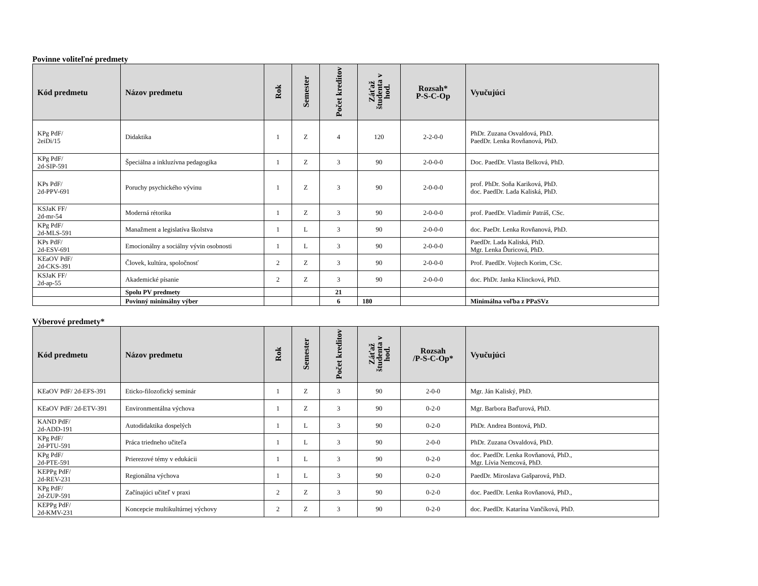Povinne voliteľné predmety
| Kód predmetu | Názov predmetu | Rok | Semester | Počet kreditov | Záťaž študenta v hod. | Rozsah* P-S-C-Op | Vyučujúci |
| --- | --- | --- | --- | --- | --- | --- | --- |
| KPg PdF/ 2eiDi/15 | Didaktika | 1 | Z | 4 | 120 | 2-2-0-0 | PhDr. Zuzana Osvaldová, PhD. PaedDr. Lenka Rovňanová, PhD. |
| KPg PdF/ 2d-SIP-591 | Špeciálna a inkluzívna pedagogika | 1 | Z | 3 | 90 | 2-0-0-0 | Doc. PaedDr. Vlasta Belková, PhD. |
| KPs PdF/ 2d-PPV-691 | Poruchy psychického vývinu | 1 | Z | 3 | 90 | 2-0-0-0 | prof. PhDr. Soňa Kariková, PhD. doc. PaedDr. Lada Kaliská, PhD. |
| KSJaK FF/ 2d-mr-54 | Moderná rétorika | 1 | Z | 3 | 90 | 2-0-0-0 | prof. PaedDr. Vladimír Patráš, CSc. |
| KPg PdF/ 2d-MLS-591 | Manažment a legislatíva školstva | 1 | L | 3 | 90 | 2-0-0-0 | doc. PaeDr. Lenka Rovňanová, PhD. |
| KPs PdF/ 2d-ESV-691 | Emocionálny a sociálny vývin osobnosti | 1 | L | 3 | 90 | 2-0-0-0 | PaedDr. Lada Kaliská, PhD. Mgr. Lenka Ďuricová, PhD. |
| KEaOV PdF/ 2d-CKS-391 | Človek, kultúra, spoločnosť | 2 | Z | 3 | 90 | 2-0-0-0 | Prof. PaedDr. Vojtech Korim, CSc. |
| KSJaK FF/ 2d-ap-55 | Akademické písanie | 2 | Z | 3 | 90 | 2-0-0-0 | doc. PhDr. Janka Klincková, PhD. |
| | Spolu PV predmety | | | 21 | | | |
| | Povinný minimálny výber | | | 6 | 180 | | Minimálna voľba z PPaSVz |
Výberové predmety*
| Kód predmetu | Názov predmetu | Rok | Semester | Počet kreditov | Záťaž študenta v hod. | Rozsah /P-S-C-Op* | Vyučujúci |
| --- | --- | --- | --- | --- | --- | --- | --- |
| KEaOV PdF/ 2d-EFS-391 | Eticko-filozofický seminár | 1 | Z | 3 | 90 | 2-0-0 | Mgr. Ján Kaliský, PhD. |
| KEaOV PdF/ 2d-ETV-391 | Environmentálna výchova | 1 | Z | 3 | 90 | 0-2-0 | Mgr. Barbora Baďurová, PhD. |
| KAND PdF/ 2d-ADD-191 | Autodidaktika dospelých | 1 | L | 3 | 90 | 0-2-0 | PhDr. Andrea Bontová, PhD. |
| KPg PdF/ 2d-PTU-591 | Práca triedneho učiteľa | 1 | L | 3 | 90 | 2-0-0 | PhDr. Zuzana Osvaldová, PhD. |
| KPg PdF/ 2d-PTE-591 | Prierezové témy v edukácii | 1 | L | 3 | 90 | 0-2-0 | doc. PaedDr. Lenka Rovňanová, PhD., Mgr. Lívia Nemcová, PhD. |
| KEPPg PdF/ 2d-REV-231 | Regionálna výchova | 1 | L | 3 | 90 | 0-2-0 | PaedDr. Miroslava Gašparová, PhD. |
| KPg PdF/ 2d-ZUP-591 | Začínajúci učiteľ v praxi | 2 | Z | 3 | 90 | 0-2-0 | doc. PaedDr. Lenka Rovňanová, PhD., |
| KEPPg PdF/ 2d-KMV-231 | Koncepcie multikultúrnej výchovy | 2 | Z | 3 | 90 | 0-2-0 | doc. PaedDr. Katarína Vančíková, PhD. |